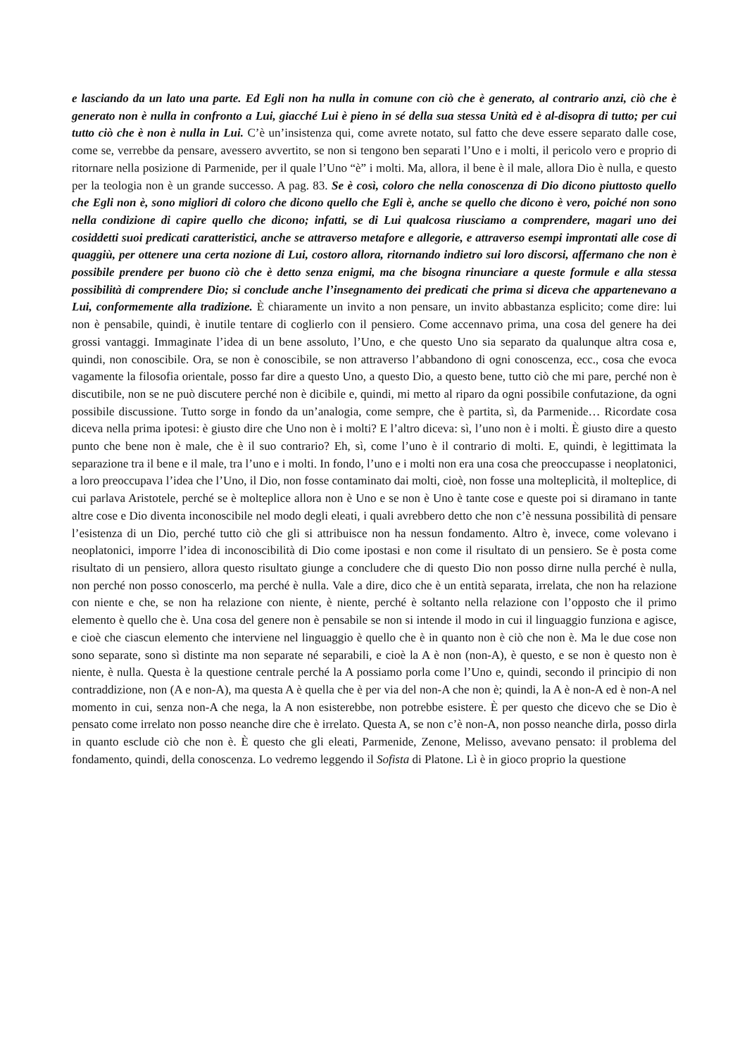e lasciando da un lato una parte. Ed Egli non ha nulla in comune con ciò che è generato, al contrario anzi, ciò che è generato non è nulla in confronto a Lui, giacché Lui è pieno in sé della sua stessa Unità ed è al-disopra di tutto; per cui tutto ciò che è non è nulla in Lui. C’è un’insistenza qui, come avrete notato, sul fatto che deve essere separato dalle cose, come se, verrebbe da pensare, avessero avvertito, se non si tengono ben separati l’Uno e i molti, il pericolo vero e proprio di ritornare nella posizione di Parmenide, per il quale l’Uno “è” i molti. Ma, allora, il bene è il male, allora Dio è nulla, e questo per la teologia non è un grande successo. A pag. 83. Se è così, coloro che nella conoscenza di Dio dicono piuttosto quello che Egli non è, sono migliori di coloro che dicono quello che Egli è, anche se quello che dicono è vero, poiché non sono nella condizione di capire quello che dicono; infatti, se di Lui qualcosa riusciamo a comprendere, magari uno dei cosiddetti suoi predicati caratteristici, anche se attraverso metafore e allegorie, e attraverso esempi improntati alle cose di quaggiù, per ottenere una certa nozione di Lui, costoro allora, ritornando indietro sui loro discorsi, affermano che non è possibile prendere per buono ciò che è detto senza enigmi, ma che bisogna rinunciare a queste formule e alla stessa possibilità di comprendere Dio; si conclude anche l’insegnamento dei predicati che prima si diceva che appartenevano a Lui, conformemente alla tradizione. È chiaramente un invito a non pensare, un invito abbastanza esplicito; come dire: lui non è pensabile, quindi, è inutile tentare di coglierlo con il pensiero. Come accennavo prima, una cosa del genere ha dei grossi vantaggi. Immaginate l’idea di un bene assoluto, l’Uno, e che questo Uno sia separato da qualunque altra cosa e, quindi, non conoscibile. Ora, se non è conoscibile, se non attraverso l’abbandono di ogni conoscenza, ecc., cosa che evoca vagamente la filosofia orientale, posso far dire a questo Uno, a questo Dio, a questo bene, tutto ciò che mi pare, perché non è discutibile, non se ne può discutere perché non è dicibile e, quindi, mi metto al riparo da ogni possibile confutazione, da ogni possibile discussione. Tutto sorge in fondo da un’analogia, come sempre, che è partita, sì, da Parmenide… Ricordate cosa diceva nella prima ipotesi: è giusto dire che Uno non è i molti? E l’altro diceva: sì, l’uno non è i molti. È giusto dire a questo punto che bene non è male, che è il suo contrario? Eh, sì, come l’uno è il contrario di molti. E, quindi, è legittimata la separazione tra il bene e il male, tra l’uno e i molti. In fondo, l’uno e i molti non era una cosa che preoccupasse i neoplatonici, a loro preoccupava l’idea che l’Uno, il Dio, non fosse contaminato dai molti, cioè, non fosse una molteplicità, il molteplice, di cui parlava Aristotele, perché se è molteplice allora non è Uno e se non è Uno è tante cose e queste poi si diramano in tante altre cose e Dio diventa inconoscibile nel modo degli eleati, i quali avrebbero detto che non c’è nessuna possibilità di pensare l’esistenza di un Dio, perché tutto ciò che gli si attribuisce non ha nessun fondamento. Altro è, invece, come volevano i neoplatonici, imporre l’idea di inconoscibilità di Dio come ipostasi e non come il risultato di un pensiero. Se è posta come risultato di un pensiero, allora questo risultato giunge a concludere che di questo Dio non posso dirne nulla perché è nulla, non perché non posso conoscerlo, ma perché è nulla. Vale a dire, dico che è un entità separata, irrelata, che non ha relazione con niente e che, se non ha relazione con niente, è niente, perché è soltanto nella relazione con l’opposto che il primo elemento è quello che è. Una cosa del genere non è pensabile se non si intende il modo in cui il linguaggio funziona e agisce, e cioè che ciascun elemento che interviene nel linguaggio è quello che è in quanto non è ciò che non è. Ma le due cose non sono separate, sono sì distinte ma non separate né separabili, e cioè la A è non (non-A), è questo, e se non è questo non è niente, è nulla. Questa è la questione centrale perché la A possiamo porla come l’Uno e, quindi, secondo il principio di non contraddizione, non (A e non-A), ma questa A è quella che è per via del non-A che non è; quindi, la A è non-A ed è non-A nel momento in cui, senza non-A che nega, la A non esisterebbe, non potrebbe esistere. È per questo che dicevo che se Dio è pensato come irrelato non posso neanche dire che è irrelato. Questa A, se non c’è non-A, non posso neanche dirla, posso dirla in quanto esclude ciò che non è. È questo che gli eleati, Parmenide, Zenone, Melisso, avevano pensato: il problema del fondamento, quindi, della conoscenza. Lo vedremo leggendo il Sofista di Platone. Lì è in gioco proprio la questione